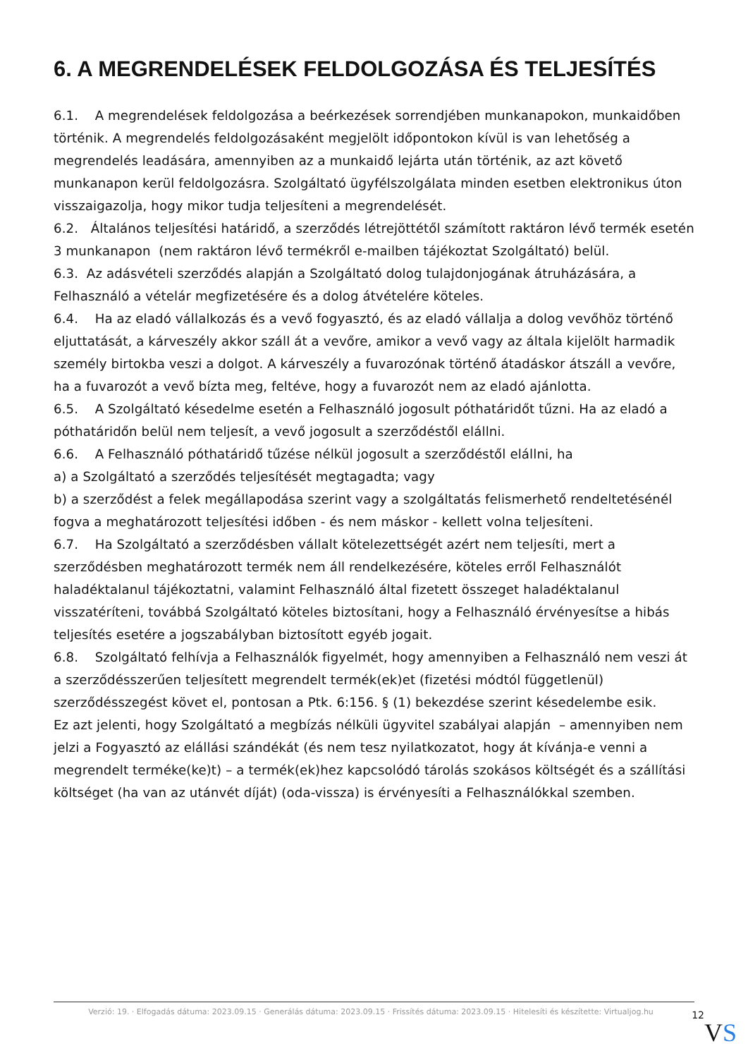6. A MEGRENDELÉSEK FELDOLGOZÁSA ÉS TELJESÍTÉS
6.1. A megrendelések feldolgozása a beérkezések sorrendjében munkanapokon, munkaidőben történik. A megrendelés feldolgozásaként megjelölt időpontokon kívül is van lehetőség a megrendelés leadására, amennyiben az a munkaidő lejárta után történik, az azt követő munkanapon kerül feldolgozásra. Szolgáltató ügyfélszolgálata minden esetben elektronikus úton visszaigazolja, hogy mikor tudja teljesíteni a megrendelését.
6.2. Általános teljesítési határidő, a szerződés létrejöttétől számított raktáron lévő termék esetén 3 munkanapon (nem raktáron lévő termékről e-mailben tájékoztat Szolgáltató) belül.
6.3. Az adásvételi szerződés alapján a Szolgáltató dolog tulajdonjogának átruházására, a Felhasználó a vételár megfizetésére és a dolog átvételére köteles.
6.4. Ha az eladó vállalkozás és a vevő fogyasztó, és az eladó vállalja a dolog vevőhöz történő eljuttatását, a kárveszély akkor száll át a vevőre, amikor a vevő vagy az általa kijelölt harmadik személy birtokba veszi a dolgot. A kárveszély a fuvarozónak történő átadáskor átszáll a vevőre, ha a fuvarozót a vevő bízta meg, feltéve, hogy a fuvarozót nem az eladó ajánlotta.
6.5. A Szolgáltató késedelme esetén a Felhasználó jogosult póthatáridőt tűzni. Ha az eladó a póthatáridőn belül nem teljesít, a vevő jogosult a szerződéstől elállni.
6.6. A Felhasználó póthatáridő tűzése nélkül jogosult a szerződéstől elállni, ha
a) a Szolgáltató a szerződés teljesítését megtagadta; vagy
b) a szerződést a felek megállapodása szerint vagy a szolgáltatás felismerhető rendeltetésénél fogva a meghatározott teljesítési időben - és nem máskor - kellett volna teljesíteni.
6.7. Ha Szolgáltató a szerződésben vállalt kötelezettségét azért nem teljesíti, mert a szerződésben meghatározott termék nem áll rendelkezésére, köteles erről Felhasználót haladéktalanul tájékoztatni, valamint Felhasználó által fizetett összeget haladéktalanul visszatéríteni, továbbá Szolgáltató köteles biztosítani, hogy a Felhasználó érvényesítse a hibás teljesítés esetére a jogszabályban biztosított egyéb jogait.
6.8. Szolgáltató felhívja a Felhasználók figyelmét, hogy amennyiben a Felhasználó nem veszi át a szerződésszerűen teljesített megrendelt termék(ek)et (fizetési módtól függetlenül) szerződésszegést követ el, pontosan a Ptk. 6:156. § (1) bekezdése szerint késedelembe esik.
Ez azt jelenti, hogy Szolgáltató a megbízás nélküli ügyvitel szabályai alapján – amennyiben nem jelzi a Fogyasztó az elállási szándékát (és nem tesz nyilatkozatot, hogy át kívánja-e venni a megrendelt terméke(ke)t) – a termék(ek)hez kapcsolódó tárolás szokásos költségét és a szállítási költséget (ha van az utánvét díját) (oda-vissza) is érvényesíti a Felhasználókkal szemben.
Verzió: 19. · Elfogadás dátuma: 2023.09.15 · Generálás dátuma: 2023.09.15 · Frissítés dátuma: 2023.09.15 · Hitelesíti és készítette: Virtualjog.hu
12
VS